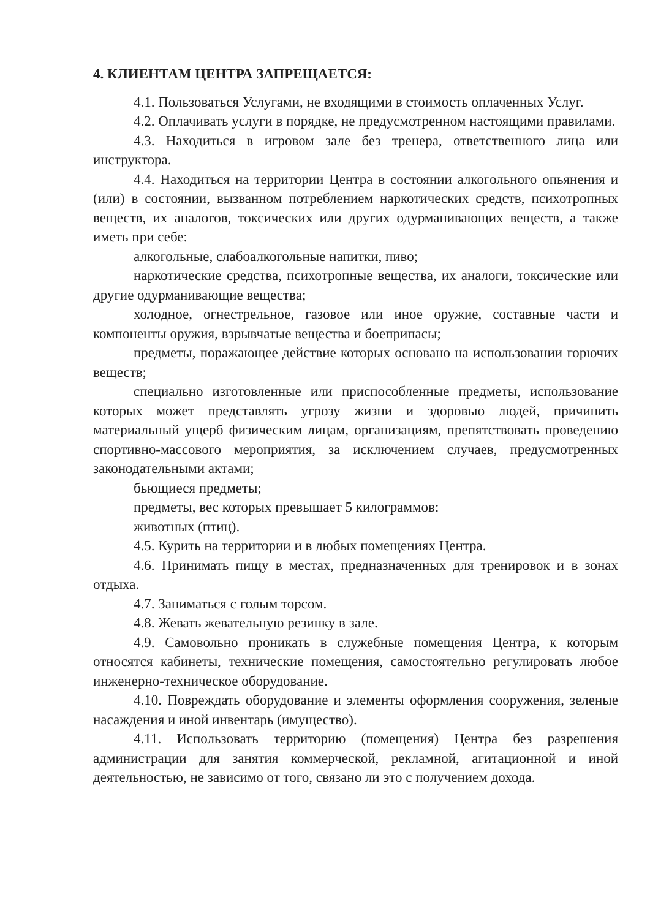4. КЛИЕНТАМ ЦЕНТРА ЗАПРЕЩАЕТСЯ:
4.1. Пользоваться Услугами, не входящими в стоимость оплаченных Услуг.
4.2. Оплачивать услуги в порядке, не предусмотренном настоящими правилами.
4.3. Находиться в игровом зале без тренера, ответственного лица или инструктора.
4.4. Находиться на территории Центра в состоянии алкогольного опьянения и (или) в состоянии, вызванном потреблением наркотических средств, психотропных веществ, их аналогов, токсических или других одурманивающих веществ, а также иметь при себе:
алкогольные, слабоалкогольные напитки, пиво;
наркотические средства, психотропные вещества, их аналоги, токсические или другие одурманивающие вещества;
холодное, огнестрельное, газовое или иное оружие, составные части и компоненты оружия, взрывчатые вещества и боеприпасы;
предметы, поражающее действие которых основано на использовании горючих веществ;
специально изготовленные или приспособленные предметы, использование которых может представлять угрозу жизни и здоровью людей, причинить материальный ущерб физическим лицам, организациям, препятствовать проведению спортивно-массового мероприятия, за исключением случаев, предусмотренных законодательными актами;
бьющиеся предметы;
предметы, вес которых превышает 5 килограммов:
животных (птиц).
4.5. Курить на территории и в любых помещениях Центра.
4.6. Принимать пищу в местах, предназначенных для тренировок и в зонах отдыха.
4.7. Заниматься с голым торсом.
4.8. Жевать жевательную резинку в зале.
4.9. Самовольно проникать в служебные помещения Центра, к которым относятся кабинеты, технические помещения, самостоятельно регулировать любое инженерно-техническое оборудование.
4.10. Повреждать оборудование и элементы оформления сооружения, зеленые насаждения и иной инвентарь (имущество).
4.11. Использовать территорию (помещения) Центра без разрешения администрации для занятия коммерческой, рекламной, агитационной и иной деятельностью, не зависимо от того, связано ли это с получением дохода.